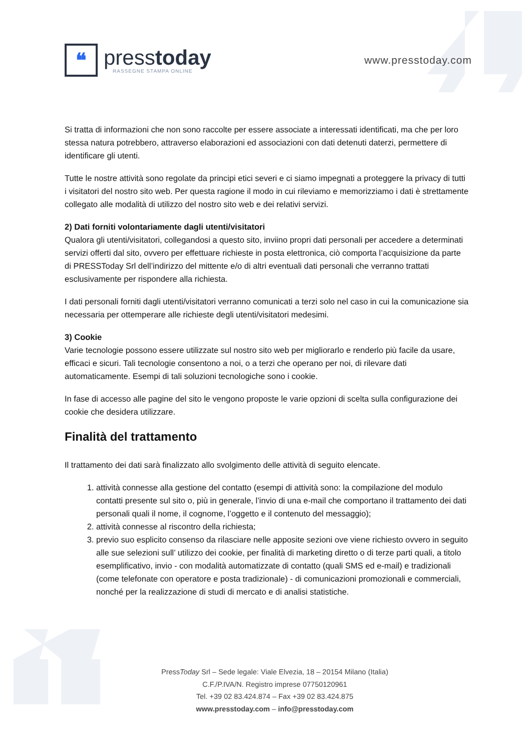❝
presstoday
RASSEGNE STAMPA ONLINE
www.presstoday.com
Si tratta di informazioni che non sono raccolte per essere associate a interessati identificati, ma che per loro stessa natura potrebbero, attraverso elaborazioni ed associazioni con dati detenuti daterzi, permettere di identificare gli utenti.
Tutte le nostre attività sono regolate da principi etici severi e ci siamo impegnati a proteggere la privacy di tutti i visitatori del nostro sito web. Per questa ragione il modo in cui rileviamo e memorizziamo i dati è strettamente collegato alle modalità di utilizzo del nostro sito web e dei relativi servizi.
2) Dati forniti volontariamente dagli utenti/visitatori
Qualora gli utenti/visitatori, collegandosi a questo sito, inviino propri dati personali per accedere a determinati servizi offerti dal sito, ovvero per effettuare richieste in posta elettronica, ciò comporta l’acquisizione da parte di PRESSToday Srl dell’indirizzo del mittente e/o di altri eventuali dati personali che verranno trattati esclusivamente per rispondere alla richiesta.
I dati personali forniti dagli utenti/visitatori verranno comunicati a terzi solo nel caso in cui la comunicazione sia necessaria per ottemperare alle richieste degli utenti/visitatori medesimi.
3) Cookie
Varie tecnologie possono essere utilizzate sul nostro sito web per migliorarlo e renderlo più facile da usare, efficaci e sicuri. Tali tecnologie consentono a noi, o a terzi che operano per noi, di rilevare dati automaticamente. Esempi di tali soluzioni tecnologiche sono i cookie.
In fase di accesso alle pagine del sito le vengono proposte le varie opzioni di scelta sulla configurazione dei cookie che desidera utilizzare.
Finalità del trattamento
Il trattamento dei dati sarà finalizzato allo svolgimento delle attività di seguito elencate.
1. attività connesse alla gestione del contatto (esempi di attività sono: la compilazione del modulo contatti presente sul sito o, più in generale, l’invio di una e-mail che comportano il trattamento dei dati personali quali il nome, il cognome, l’oggetto e il contenuto del messaggio);
2. attività connesse al riscontro della richiesta;
3. previo suo esplicito consenso da rilasciare nelle apposite sezioni ove viene richiesto ovvero in seguito alle sue selezioni sull’ utilizzo dei cookie, per finalità di marketing diretto o di terze parti quali, a titolo esemplificativo, invio - con modalità automatizzate di contatto (quali SMS ed e-mail) e tradizionali (come telefonate con operatore e posta tradizionale) - di comunicazioni promozionali e commerciali, nonché per la realizzazione di studi di mercato e di analisi statistiche.
PressToday Srl – Sede legale: Viale Elvezia, 18 – 20154 Milano (Italia)
C.F./P.IVA/N. Registro imprese 07750120961
Tel. +39 02 83.424.874 – Fax +39 02 83.424.875
www.presstoday.com – info@presstoday.com